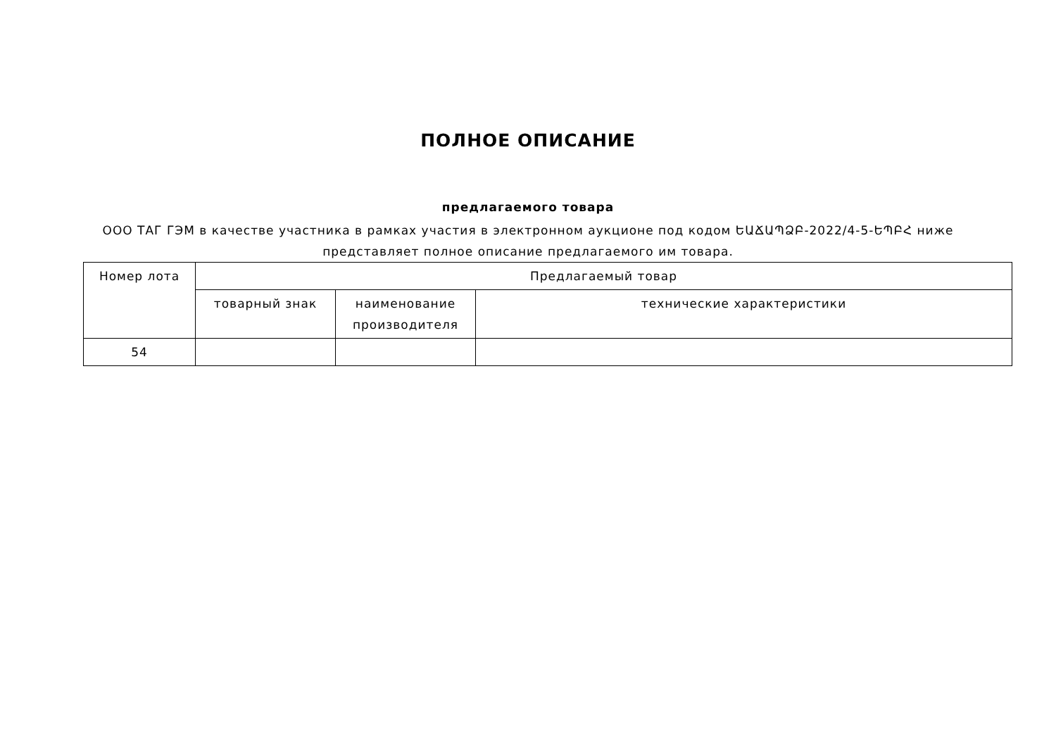ПОЛНОЕ ОПИСАНИЕ
предлагаемого товара
ООО ТАГ ГЭМ в качестве участника в рамках участия в электронном аукционе под кодом ԵԱՃԱՊՁԲ-2022/4-5-ԵՊԲՀ ниже представляет полное описание предлагаемого им товара.
| Номер лота | Предлагаемый товар | | |
| --- | --- | --- | --- |
| | товарный знак | наименование производителя | технические характеристики |
| 54 | | | |